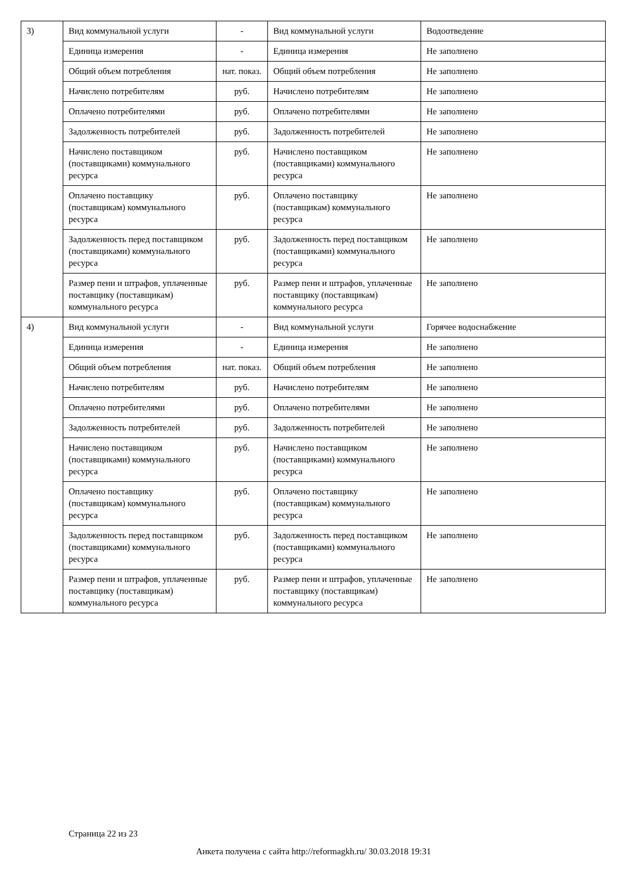| 3) | Вид коммунальной услуги | - | Вид коммунальной услуги | Водоотведение |
| | Единица измерения | - | Единица измерения | Не заполнено |
| | Общий объем потребления | нат. показ. | Общий объем потребления | Не заполнено |
| | Начислено потребителям | руб. | Начислено потребителям | Не заполнено |
| | Оплачено потребителями | руб. | Оплачено потребителями | Не заполнено |
| | Задолженность потребителей | руб. | Задолженность потребителей | Не заполнено |
| | Начислено поставщиком (поставщиками) коммунального ресурса | руб. | Начислено поставщиком (поставщиками) коммунального ресурса | Не заполнено |
| | Оплачено поставщику (поставщикам) коммунального ресурса | руб. | Оплачено поставщику (поставщикам) коммунального ресурса | Не заполнено |
| | Задолженность перед поставщиком (поставщиками) коммунального ресурса | руб. | Задолженность перед поставщиком (поставщиками) коммунального ресурса | Не заполнено |
| | Размер пени и штрафов, уплаченные поставщику (поставщикам) коммунального ресурса | руб. | Размер пени и штрафов, уплаченные поставщику (поставщикам) коммунального ресурса | Не заполнено |
| 4) | Вид коммунальной услуги | - | Вид коммунальной услуги | Горячее водоснабжение |
| | Единица измерения | - | Единица измерения | Не заполнено |
| | Общий объем потребления | нат. показ. | Общий объем потребления | Не заполнено |
| | Начислено потребителям | руб. | Начислено потребителям | Не заполнено |
| | Оплачено потребителями | руб. | Оплачено потребителями | Не заполнено |
| | Задолженность потребителей | руб. | Задолженность потребителей | Не заполнено |
| | Начислено поставщиком (поставщиками) коммунального ресурса | руб. | Начислено поставщиком (поставщиками) коммунального ресурса | Не заполнено |
| | Оплачено поставщику (поставщикам) коммунального ресурса | руб. | Оплачено поставщику (поставщикам) коммунального ресурса | Не заполнено |
| | Задолженность перед поставщиком (поставщиками) коммунального ресурса | руб. | Задолженность перед поставщиком (поставщиками) коммунального ресурса | Не заполнено |
| | Размер пени и штрафов, уплаченные поставщику (поставщикам) коммунального ресурса | руб. | Размер пени и штрафов, уплаченные поставщику (поставщикам) коммунального ресурса | Не заполнено |
Страница 22 из 23
Анкета получена с сайта http://reformagkh.ru/ 30.03.2018 19:31